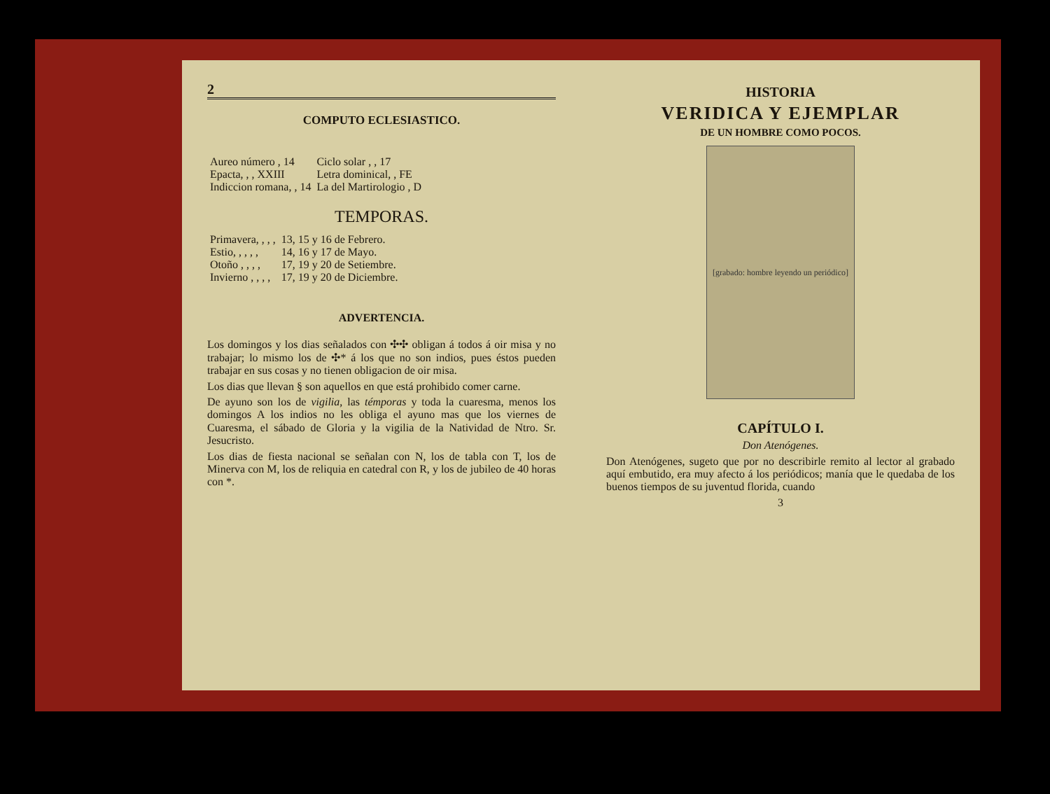2
COMPUTO ECLESIASTICO.
| Aureo número , 14 | Ciclo solar , , 17 |
| Epacta, , , XXIII | Letra dominical, , FE |
| Indiccion romana, , 14 | La del Martirologio , D |
TEMPORAS.
| Primavera, , , , | 13, 15 y 16 de Febrero. |
| Estio, , , , , | 14, 16 y 17 de Mayo. |
| Otoño , , , , | 17, 19 y 20 de Setiembre. |
| Invierno , , , , | 17, 19 y 20 de Diciembre. |
ADVERTENCIA.
Los domingos y los dias señalados con ✣✣ obligan á todos á oir misa y no trabajar; lo mismo los de ✣* á los que no son indios, pues éstos pueden trabajar en sus cosas y no tienen obligacion de oir misa.
Los dias que llevan § son aquellos en que está prohibido comer carne.
De ayuno son los de vigilia, las témporas y toda la cuaresma, menos los domingos A los indios no les obliga el ayuno mas que los viernes de Cuaresma, el sábado de Gloria y la vigilia de la Natividad de Ntro. Sr. Jesucristo.
Los dias de fiesta nacional se señalan con N, los de tabla con T, los de Minerva con M, los de reliquia en catedral con R, y los de jubileo de 40 horas con *.
HISTORIA
VERIDICA Y EJEMPLAR
DE UN HOMBRE COMO POCOS.
[grabado: hombre leyendo un periódico]
CAPÍTULO I.
Don Atenógenes.
Don Atenógenes, sugeto que por no describirle remito al lector al grabado aquí embutido, era muy afecto á los periódicos; manía que le quedaba de los buenos tiempos de su juventud florida, cuando
3